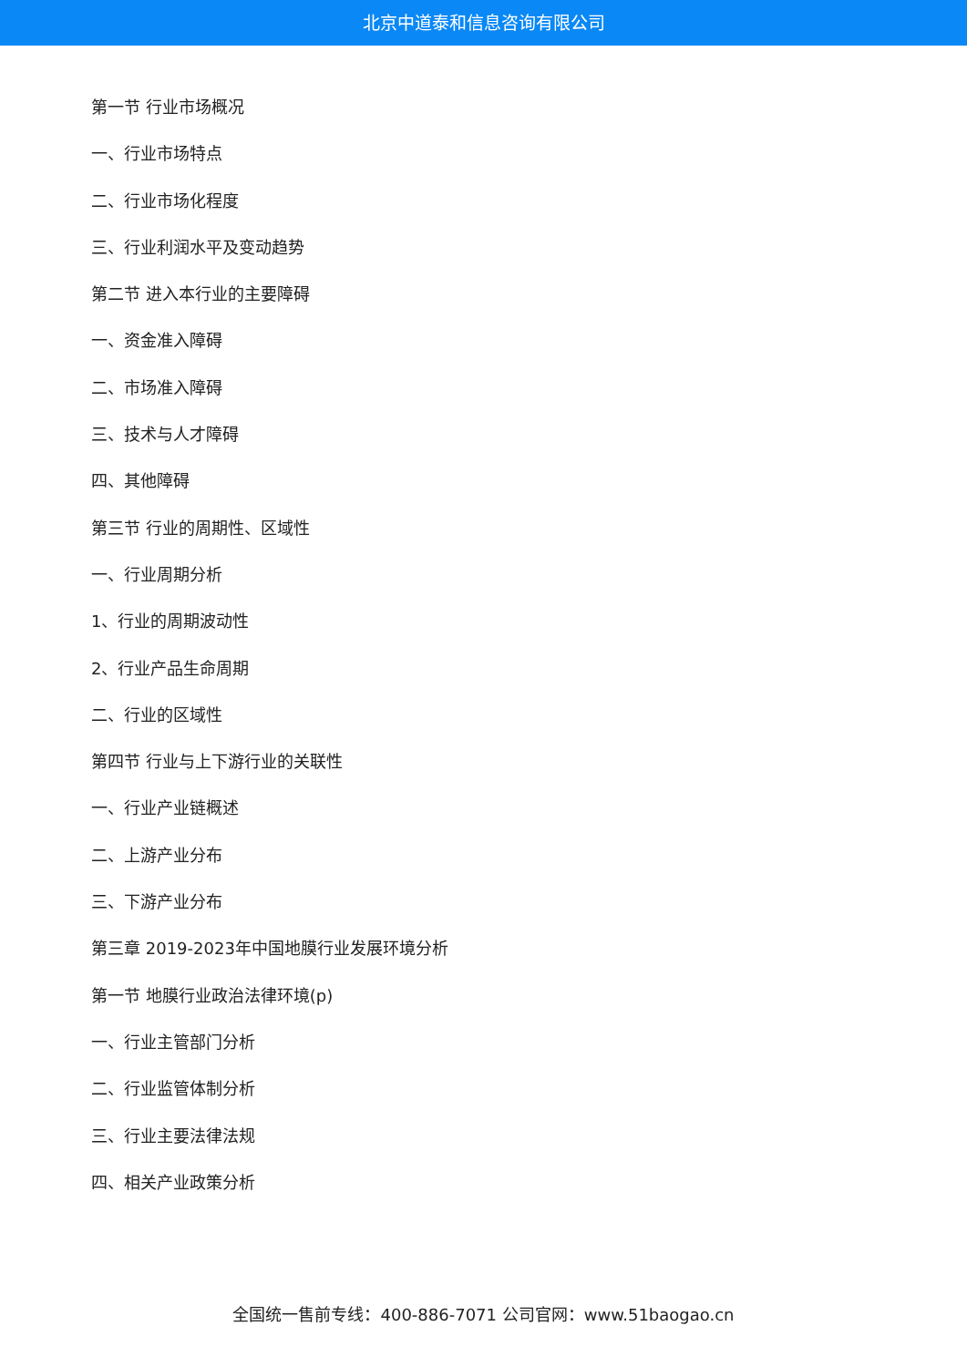北京中道泰和信息咨询有限公司
第一节 行业市场概况
一、行业市场特点
二、行业市场化程度
三、行业利润水平及变动趋势
第二节 进入本行业的主要障碍
一、资金准入障碍
二、市场准入障碍
三、技术与人才障碍
四、其他障碍
第三节 行业的周期性、区域性
一、行业周期分析
1、行业的周期波动性
2、行业产品生命周期
二、行业的区域性
第四节 行业与上下游行业的关联性
一、行业产业链概述
二、上游产业分布
三、下游产业分布
第三章 2019-2023年中国地膜行业发展环境分析
第一节 地膜行业政治法律环境(p)
一、行业主管部门分析
二、行业监管体制分析
三、行业主要法律法规
四、相关产业政策分析
全国统一售前专线：400-886-7071 公司官网：www.51baogao.cn